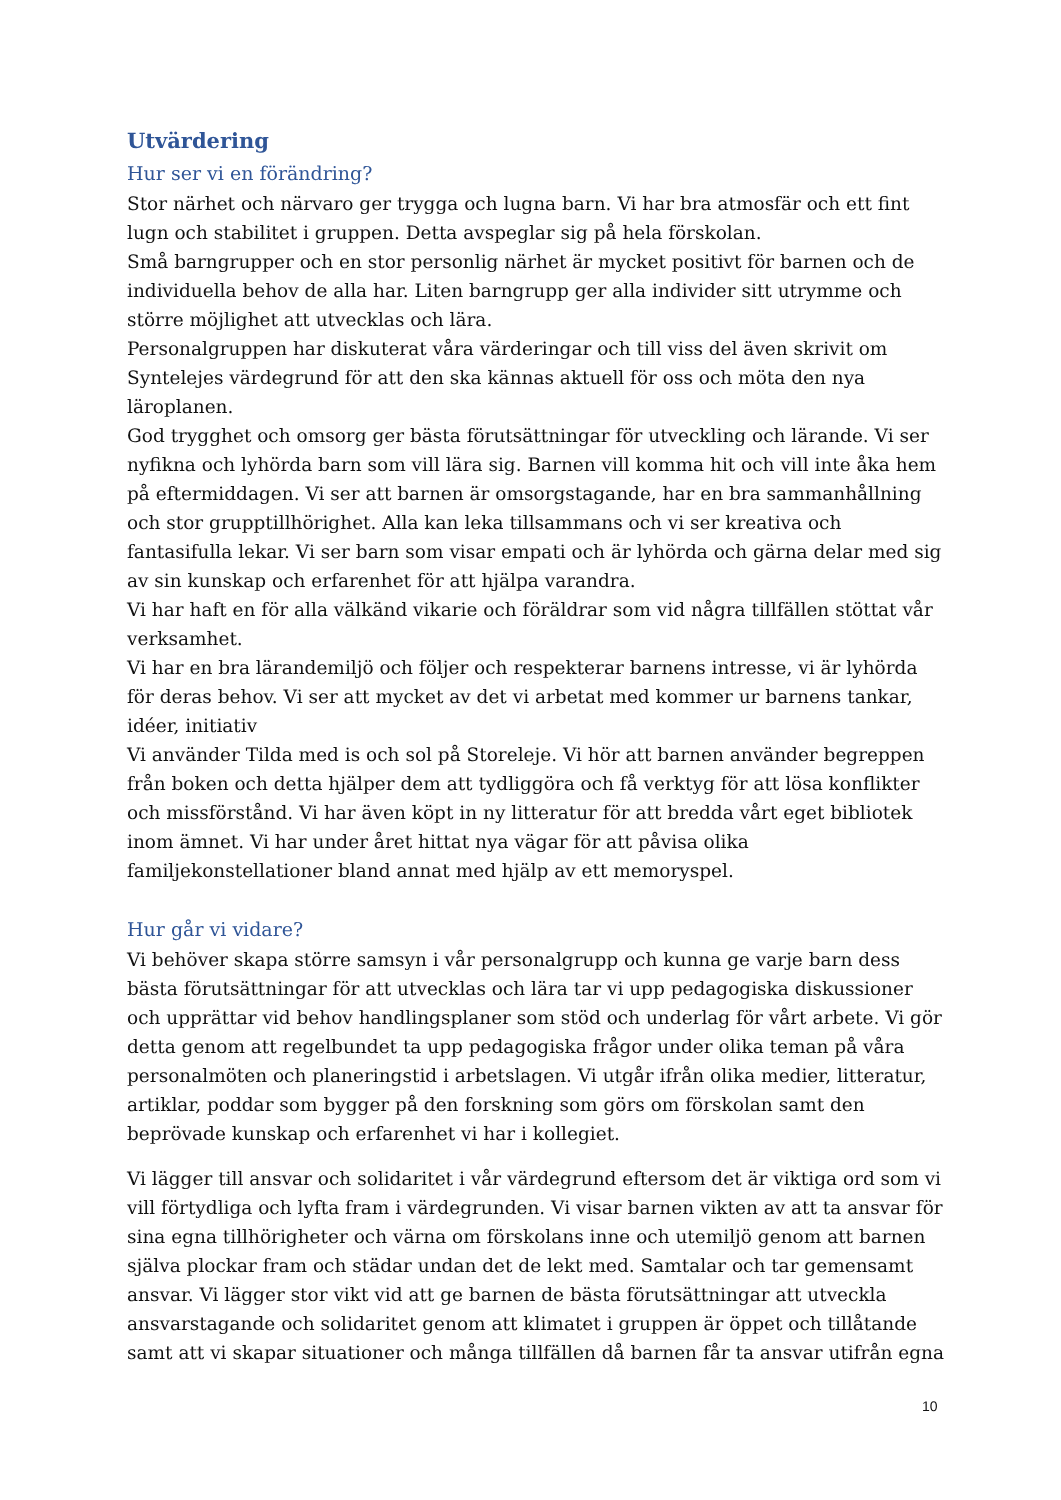Utvärdering
Hur ser vi en förändring?
Stor närhet och närvaro ger trygga och lugna barn. Vi har bra atmosfär och ett fint lugn och stabilitet i gruppen. Detta avspeglar sig på hela förskolan.
Små barngrupper och en stor personlig närhet är mycket positivt för barnen och de individuella behov de alla har. Liten barngrupp ger alla individer sitt utrymme och större möjlighet att utvecklas och lära.
Personalgruppen har diskuterat våra värderingar och till viss del även skrivit om Syntelejes värdegrund för att den ska kännas aktuell för oss och möta den nya läroplanen.
God trygghet och omsorg ger bästa förutsättningar för utveckling och lärande. Vi ser nyfikna och lyhörda barn som vill lära sig. Barnen vill komma hit och vill inte åka hem på eftermiddagen. Vi ser att barnen är omsorgstagande, har en bra sammanhållning och stor grupptillhörighet. Alla kan leka tillsammans och vi ser kreativa och fantasifulla lekar. Vi ser barn som visar empati och är lyhörda och gärna delar med sig av sin kunskap och erfarenhet för att hjälpa varandra.
Vi har haft en för alla välkänd vikarie och föräldrar som vid några tillfällen stöttat vår verksamhet.
Vi har en bra lärandemiljö och följer och respekterar barnens intresse, vi är lyhörda för deras behov. Vi ser att mycket av det vi arbetat med kommer ur barnens tankar, idéer, initiativ
Vi använder Tilda med is och sol på Storeleje. Vi hör att barnen använder begreppen från boken och detta hjälper dem att tydliggöra och få verktyg för att lösa konflikter och missförstånd. Vi har även köpt in ny litteratur för att bredda vårt eget bibliotek inom ämnet. Vi har under året hittat nya vägar för att påvisa olika familjekonstellationer bland annat med hjälp av ett memoryspel.
Hur går vi vidare?
Vi behöver skapa större samsyn i vår personalgrupp och kunna ge varje barn dess bästa förutsättningar för att utvecklas och lära tar vi upp pedagogiska diskussioner och upprättar vid behov handlingsplaner som stöd och underlag för vårt arbete. Vi gör detta genom att regelbundet ta upp pedagogiska frågor under olika teman på våra personalmöten och planeringstid i arbetslagen. Vi utgår ifrån olika medier, litteratur, artiklar, poddar som bygger på den forskning som görs om förskolan samt den beprövade kunskap och erfarenhet vi har i kollegiet.
Vi lägger till ansvar och solidaritet i vår värdegrund eftersom det är viktiga ord som vi vill förtydliga och lyfta fram i värdegrunden. Vi visar barnen vikten av att ta ansvar för sina egna tillhörigheter och värna om förskolans inne och utemiljö genom att barnen själva plockar fram och städar undan det de lekt med. Samtalar och tar gemensamt ansvar. Vi lägger stor vikt vid att ge barnen de bästa förutsättningar att utveckla ansvarstagande och solidaritet genom att klimatet i gruppen är öppet och tillåtande samt att vi skapar situationer och många tillfällen då barnen får ta ansvar utifrån egna
10